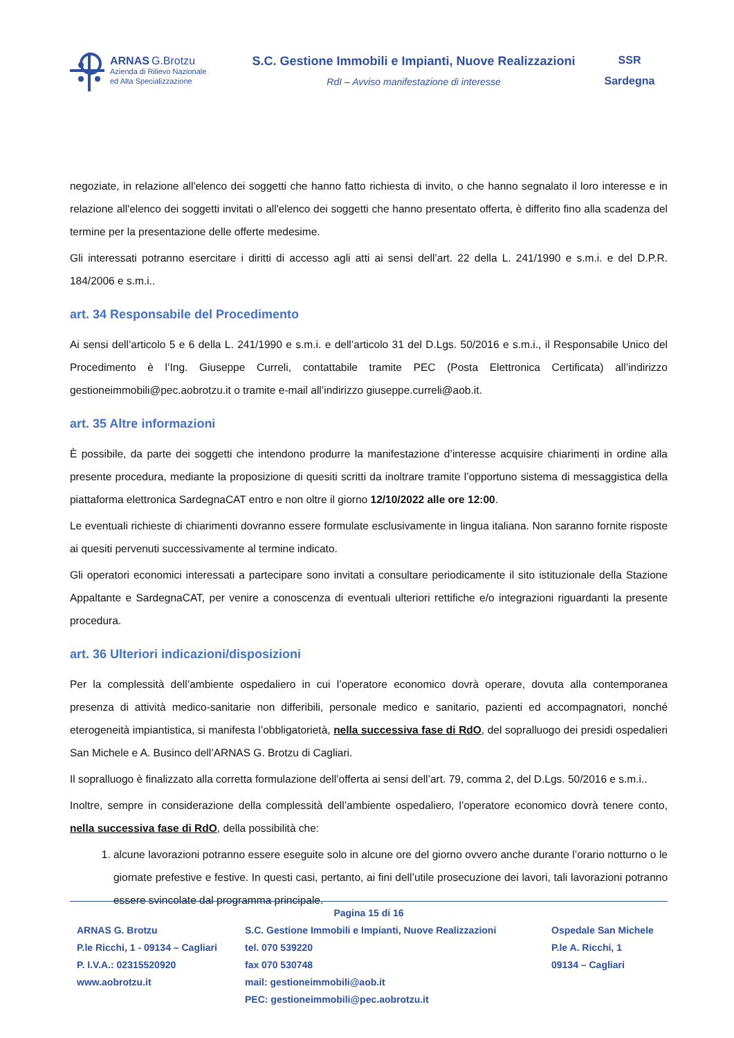ARNAS G.Brotzu
Azienda di Rilievo Nazionale
ed Alta Specializzazione
S.C. Gestione Immobili e Impianti, Nuove Realizzazioni
RdI – Avviso manifestazione di interesse
SSR
Sardegna
negoziate, in relazione all'elenco dei soggetti che hanno fatto richiesta di invito, o che hanno segnalato il loro interesse e in relazione all'elenco dei soggetti invitati o all'elenco dei soggetti che hanno presentato offerta, è differito fino alla scadenza del termine per la presentazione delle offerte medesime.
Gli interessati potranno esercitare i diritti di accesso agli atti ai sensi dell’art. 22 della L. 241/1990 e s.m.i. e del D.P.R. 184/2006 e s.m.i..
art. 34 Responsabile del Procedimento
Ai sensi dell’articolo 5 e 6 della L. 241/1990 e s.m.i. e dell’articolo 31 del D.Lgs. 50/2016 e s.m.i., il Responsabile Unico del Procedimento è l’Ing. Giuseppe Curreli, contattabile tramite PEC (Posta Elettronica Certificata) all’indirizzo gestioneimmobili@pec.aobrotzu.it o tramite e-mail all’indirizzo giuseppe.curreli@aob.it.
art. 35 Altre informazioni
È possibile, da parte dei soggetti che intendono produrre la manifestazione d’interesse acquisire chiarimenti in ordine alla presente procedura, mediante la proposizione di quesiti scritti da inoltrare tramite l’opportuno sistema di messaggistica della piattaforma elettronica SardegnaCAT entro e non oltre il giorno 12/10/2022 alle ore 12:00.
Le eventuali richieste di chiarimenti dovranno essere formulate esclusivamente in lingua italiana. Non saranno fornite risposte ai quesiti pervenuti successivamente al termine indicato.
Gli operatori economici interessati a partecipare sono invitati a consultare periodicamente il sito istituzionale della Stazione Appaltante e SardegnaCAT, per venire a conoscenza di eventuali ulteriori rettifiche e/o integrazioni riguardanti la presente procedura.
art. 36 Ulteriori indicazioni/disposizioni
Per la complessità dell’ambiente ospedaliero in cui l’operatore economico dovrà operare, dovuta alla contemporanea presenza di attività medico-sanitarie non differibili, personale medico e sanitario, pazienti ed accompagnatori, nonché eterogeneità impiantistica, si manifesta l’obbligatorietà, nella successiva fase di RdO, del sopralluogo dei presidi ospedalieri San Michele e A. Businco dell’ARNAS G. Brotzu di Cagliari.
Il sopralluogo è finalizzato alla corretta formulazione dell’offerta ai sensi dell’art. 79, comma 2, del D.Lgs. 50/2016 e s.m.i..
Inoltre, sempre in considerazione della complessità dell’ambiente ospedaliero, l’operatore economico dovrà tenere conto, nella successiva fase di RdO, della possibilità che:
1. alcune lavorazioni potranno essere eseguite solo in alcune ore del giorno ovvero anche durante l’orario notturno o le giornate prefestive e festive. In questi casi, pertanto, ai fini dell’utile prosecuzione dei lavori, tali lavorazioni potranno essere svincolate dal programma principale.
Pagina 15 di 16
ARNAS G. Brotzu
P.le Ricchi, 1 - 09134 – Cagliari
P. I.V.A.: 02315520920
www.aobrotzu.it
S.C. Gestione Immobili e Impianti, Nuove Realizzazioni
tel. 070 539220
fax 070 530748
mail: gestioneimmobili@aob.it
PEC: gestioneimmobili@pec.aobrotzu.it
Ospedale San Michele
P.le A. Ricchi, 1
09134 – Cagliari